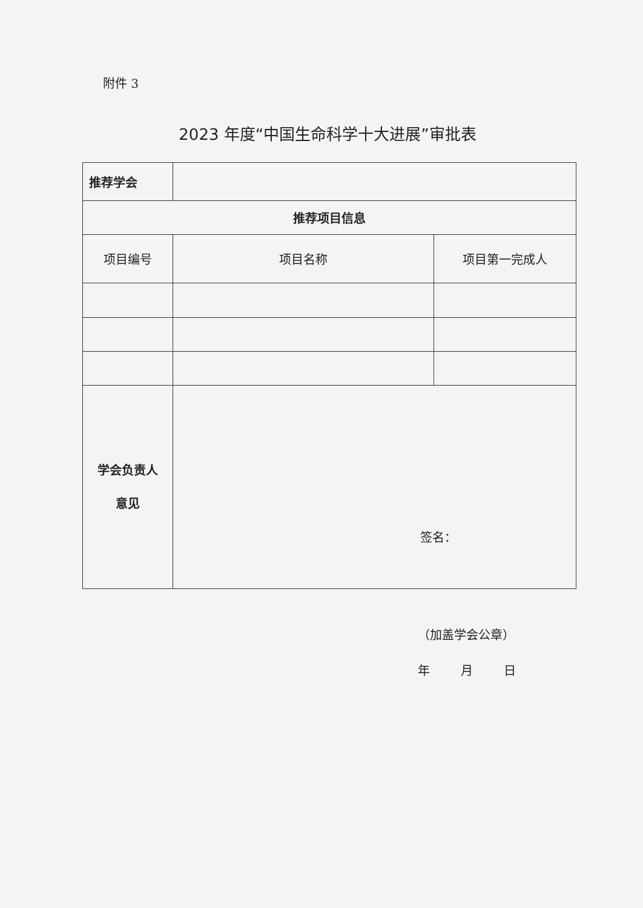附件 3
2023 年度“中国生命科学十大进展”审批表
| 推荐学会 | | |
| 推荐项目信息 | | |
| 项目编号 | 项目名称 | 项目第一完成人 |
| 学会负责人 意见 | 签名： | |
（加盖学会公章）
年 月 日